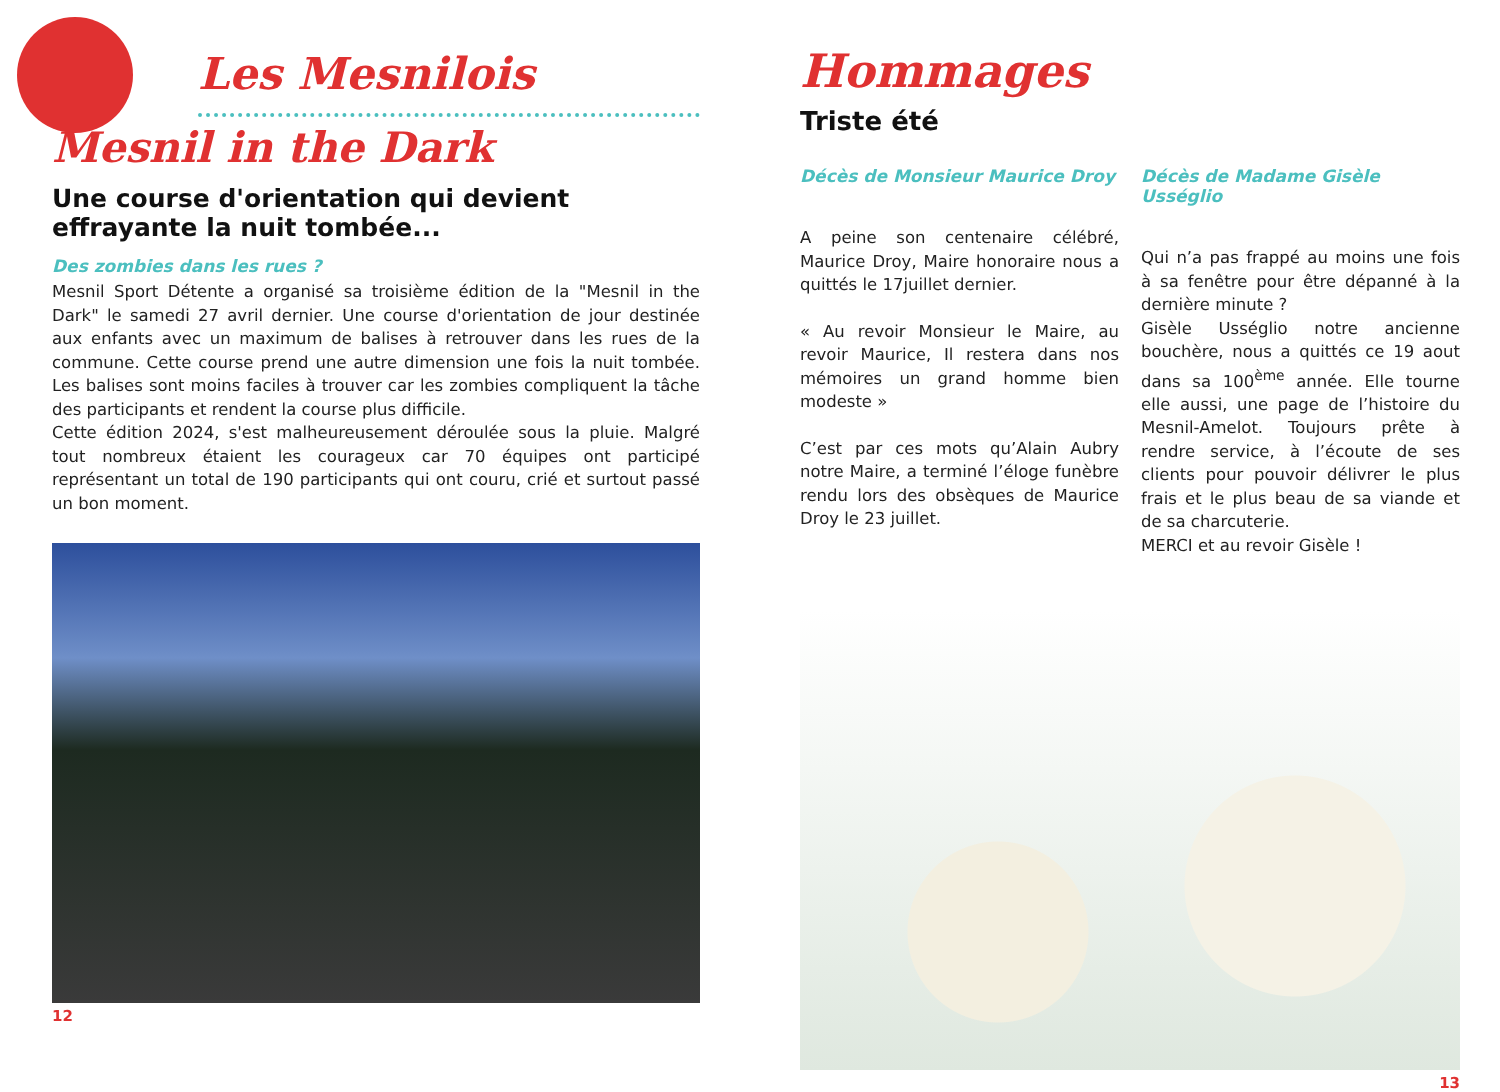Les Mesnilois
Mesnil in the Dark
Une course d'orientation qui devient
effrayante la nuit tombée...
Des zombies dans les rues ?
Mesnil Sport Détente a organisé sa troisième édition de la "Mesnil in the Dark" le samedi 27 avril dernier. Une course d'orientation de jour destinée aux enfants avec un maximum de balises à retrouver dans les rues de la commune. Cette course prend une autre dimension une fois la nuit tombée. Les balises sont moins faciles à trouver car les zombies compliquent la tâche des participants et rendent la course plus difficile.
Cette édition 2024, s'est malheureusement déroulée sous la pluie. Malgré tout nombreux étaient les courageux car 70 équipes ont participé représentant un total de 190 participants qui ont couru, crié et surtout passé un bon moment.
12
Hommages
Triste été
Décès de Monsieur Maurice Droy
A peine son centenaire célébré, Maurice Droy, Maire honoraire nous a quittés le 17juillet dernier.
« Au revoir Monsieur le Maire, au revoir Maurice, Il restera dans nos mémoires un grand homme bien modeste »
C’est par ces mots qu’Alain Aubry notre Maire, a terminé l’éloge funèbre rendu lors des obsèques de Maurice Droy le 23 juillet.
Décès de Madame Gisèle Usséglio
Qui n’a pas frappé au moins une fois à sa fenêtre pour être dépanné à la dernière minute ?
Gisèle Usséglio notre ancienne bouchère, nous a quittés ce 19 aout dans sa 100<sup>ème</sup> année. Elle tourne elle aussi, une page de l’histoire du Mesnil-Amelot. Toujours prête à rendre service, à l’écoute de ses clients pour pouvoir délivrer le plus frais et le plus beau de sa viande et de sa charcuterie.
MERCI et au revoir Gisèle !
13